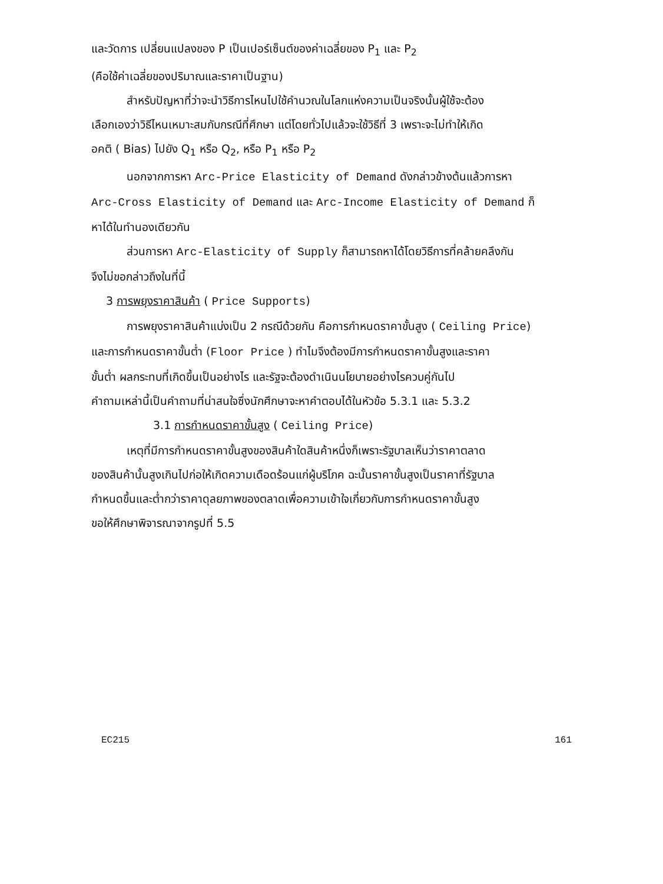และวัดการ เปลี่ยนแปลงของ P เป็นเปอร์เซ็นต์ของค่าเฉลี่ยของ P<sub>1</sub> และ P<sub>2</sub>
(คือใช้ค่าเฉลี่ยของปริมาณและราคาเป็นฐาน)
สำหรับปัญหาที่ว่าจะนำวิธีการไหนไปใช้คำนวณในโลกแห่งความเป็นจริงนั้นผู้ใช้จะต้อง
เลือกเองว่าวิธีไหนเหมาะสมกับกรณีที่ศึกษา แต่โดยทั่วไปแล้วจะใช้วิธีที่ 3 เพราะจะไม่ทำให้เกิด
อคติ ( Bias) ไปยัง Q<sub>1</sub> หรือ Q<sub>2</sub>, หรือ P<sub>1</sub> หรือ P<sub>2</sub>
นอกจากการหา Arc-Price Elasticity of Demand ดังกล่าวข้างต้นแล้วการหา
Arc-Cross Elasticity of Demand และ Arc-Income Elasticity of Demand ก็
หาได้ในทำนองเดียวกัน
ส่วนการหา Arc-Elasticity of Supply ก็สามารถหาได้โดยวิธีการที่คล้ายคลึงกัน
จึงไม่ขอกล่าวถึงในที่นี้
3 การพยุงราคาสินค้า ( Price Supports)
การพยุงราคาสินค้าแบ่งเป็น 2 กรณีด้วยกัน คือการกำหนดราคาขั้นสูง ( Ceiling Price)
และการกำหนดราคาขั้นต่ำ (Floor Price ) ทำไมจึงต้องมีการกำหนดราคาขั้นสูงและราคา
ขั้นต่ำ ผลกระทบที่เกิดขึ้นเป็นอย่างไร และรัฐจะต้องดำเนินนโยบายอย่างไรควบคู่กันไป
คำถามเหล่านี้เป็นคำถามที่น่าสนใจซึ่งนักศึกษาจะหาคำตอบได้ในหัวข้อ 5.3.1 และ 5.3.2
3.1 การกำหนดราคาขั้นสูง ( Ceiling Price)
เหตุที่มีการกำหนดราคาขั้นสูงของสินค้าใดสินค้าหนึ่งก็เพราะรัฐบาลเห็นว่าราคาตลาด
ของสินค้านั้นสูงเกินไปก่อให้เกิดความเดือดร้อนแก่ผู้บริโภค ฉะนั้นราคาขั้นสูงเป็นราคาที่รัฐบาล
กำหนดขึ้นและต่ำกว่าราคาดุลยภาพของตลาดเพื่อความเข้าใจเกี่ยวกับการกำหนดราคาขั้นสูง
ขอให้ศึกษาพิจารณาจากรูปที่ 5.5
EC215 161